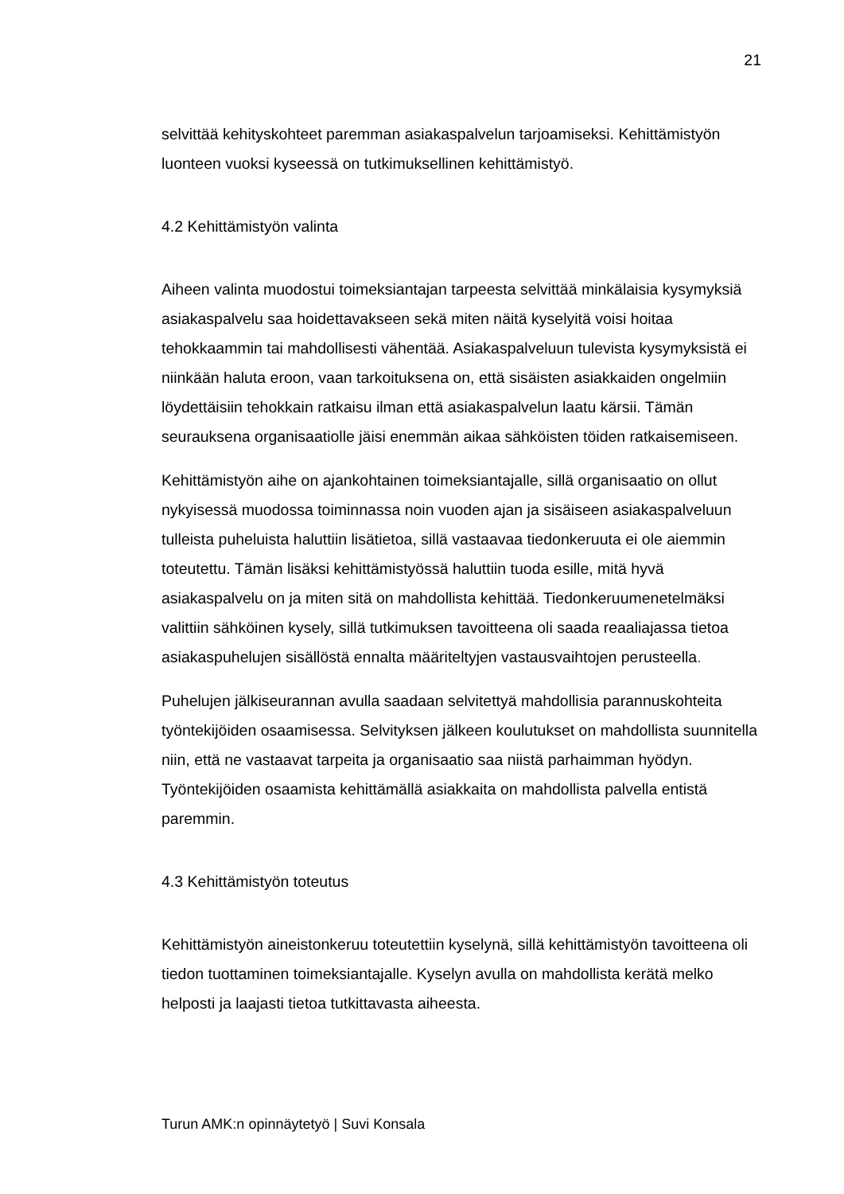21
selvittää kehityskohteet paremman asiakaspalvelun tarjoamiseksi. Kehittämistyön luonteen vuoksi kyseessä on tutkimuksellinen kehittämistyö.
4.2 Kehittämistyön valinta
Aiheen valinta muodostui toimeksiantajan tarpeesta selvittää minkälaisia kysymyksiä asiakaspalvelu saa hoidettavakseen sekä miten näitä kyselyitä voisi hoitaa tehokkaammin tai mahdollisesti vähentää. Asiakaspalveluun tulevista kysymyksistä ei niinkään haluta eroon, vaan tarkoituksena on, että sisäisten asiakkaiden ongelmiin löydettäisiin tehokkain ratkaisu ilman että asiakaspalvelun laatu kärsii. Tämän seurauksena organisaatiolle jäisi enemmän aikaa sähköisten töiden ratkaisemiseen.
Kehittämistyön aihe on ajankohtainen toimeksiantajalle, sillä organisaatio on ollut nykyisessä muodossa toiminnassa noin vuoden ajan ja sisäiseen asiakaspalveluun tulleista puheluista haluttiin lisätietoa, sillä vastaavaa tiedonkeruuta ei ole aiemmin toteutettu. Tämän lisäksi kehittämistyössä haluttiin tuoda esille, mitä hyvä asiakaspalvelu on ja miten sitä on mahdollista kehittää. Tiedonkeruumenetelmäksi valittiin sähköinen kysely, sillä tutkimuksen tavoitteena oli saada reaaliajassa tietoa asiakaspuhelujen sisällöstä ennalta määriteltyjen vastausvaihtojen perusteella.
Puhelujen jälkiseurannan avulla saadaan selvitettyä mahdollisia parannuskohteita työntekijöiden osaamisessa. Selvityksen jälkeen koulutukset on mahdollista suunnitella niin, että ne vastaavat tarpeita ja organisaatio saa niistä parhaimman hyödyn. Työntekijöiden osaamista kehittämällä asiakkaita on mahdollista palvella entistä paremmin.
4.3 Kehittämistyön toteutus
Kehittämistyön aineistonkeruu toteutettiin kyselynä, sillä kehittämistyön tavoitteena oli tiedon tuottaminen toimeksiantajalle. Kyselyn avulla on mahdollista kerätä melko helposti ja laajasti tietoa tutkittavasta aiheesta.
Turun AMK:n opinnäytetyö | Suvi Konsala